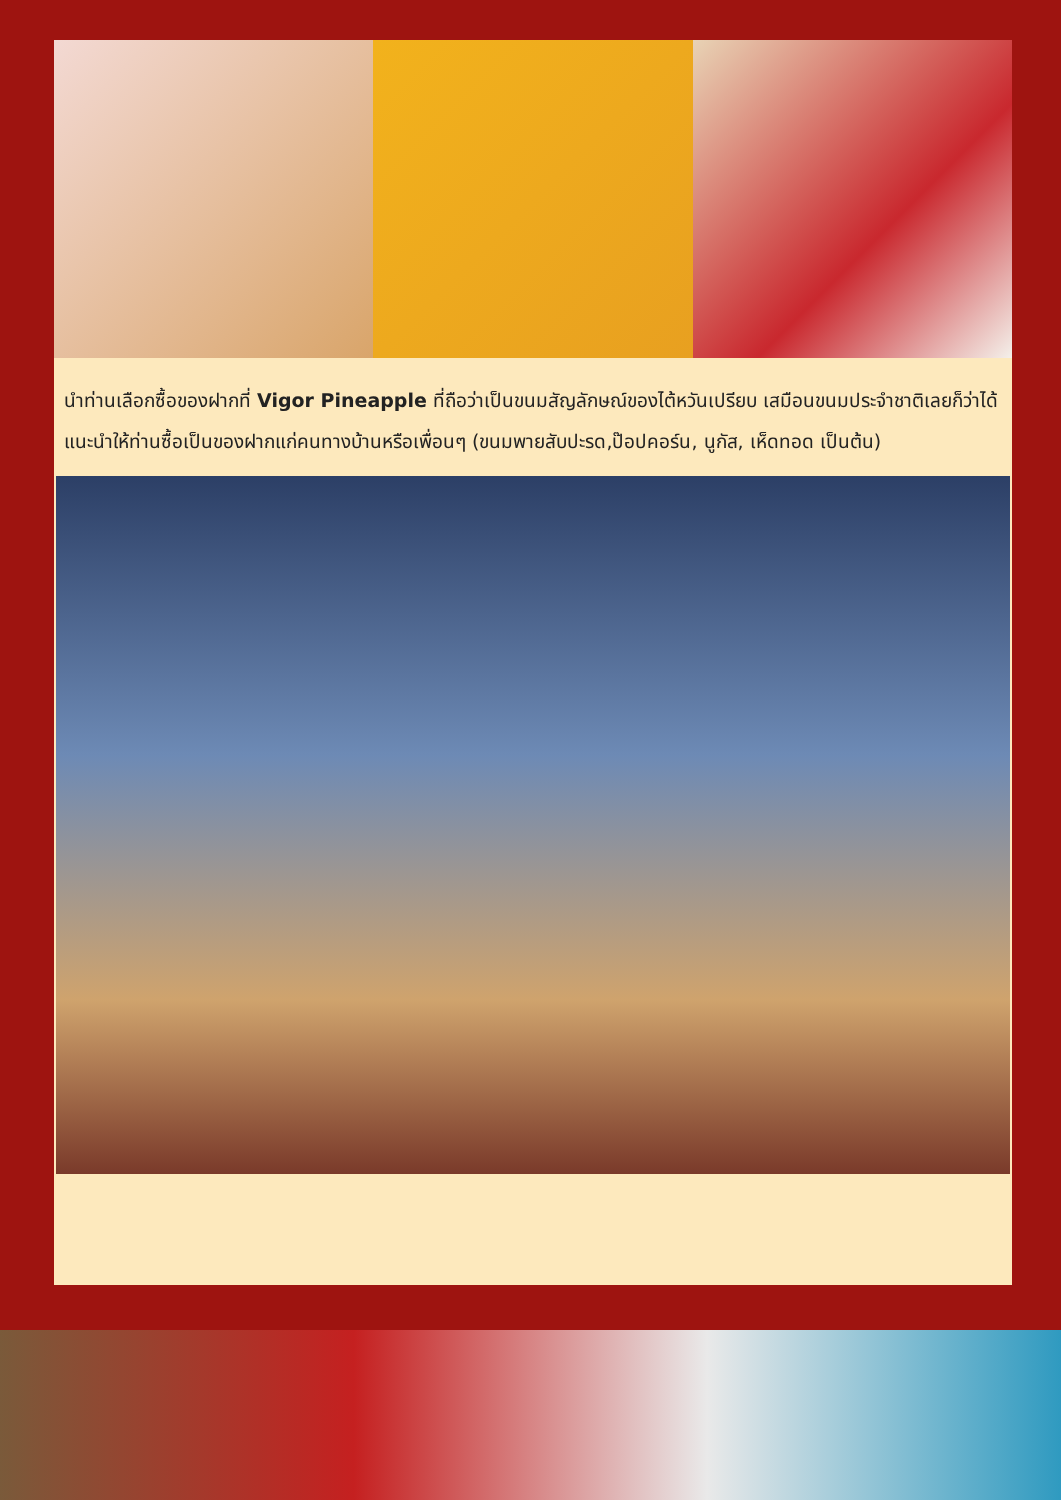นำท่านเลือกซื้อของฝากที่ Vigor Pineapple ที่ถือว่าเป็นขนมสัญลักษณ์ของไต้หวันเปรียบ เสมือนขนมประจำชาติเลยก็ว่าได้ แนะนำให้ท่านซื้อเป็นของฝากแก่คนทางบ้านหรือเพื่อนๆ (ขนมพายสับปะรด,ป๊อปคอร์น, นูกัส, เห็ดทอด เป็นต้น)